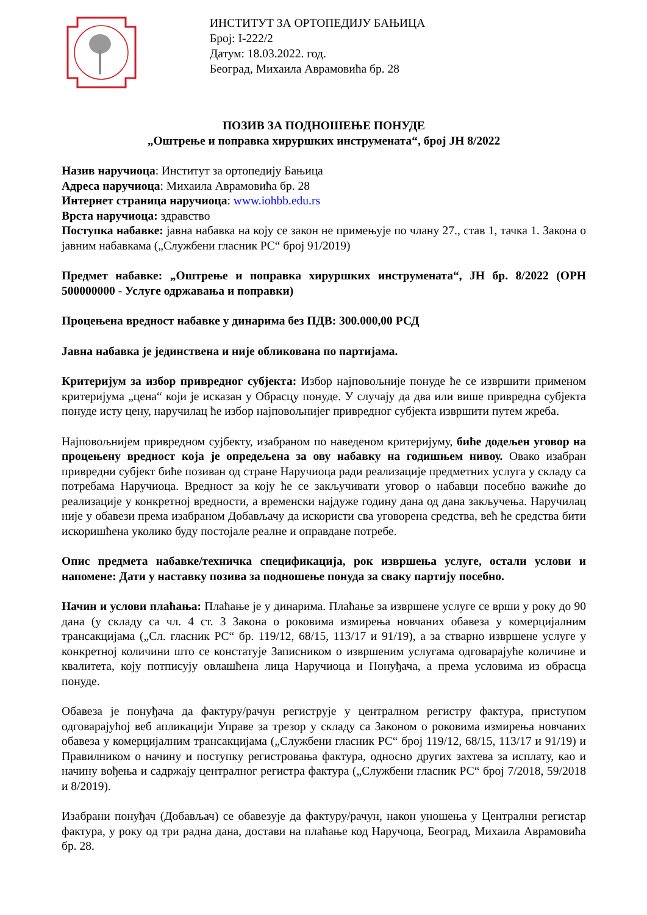ИНСТИТУТ ЗА ОРТОПЕДИЈУ БАЊИЦА
Број: I-222/2
Датум: 18.03.2022. год.
Београд, Михаила Аврамовића бр. 28
ПОЗИВ ЗА ПОДНОШЕЊЕ ПОНУДЕ
„Оштрење и поправка хируршких инструмената“, број ЈН 8/2022
Назив наручиоца: Институт за ортопедију Бањица
Адреса наручиоца: Михаила Аврамовића бр. 28
Интернет страница наручиоца: www.iohbb.edu.rs
Врста наручиоца: здравство
Поступка набавке: јавна набавка на коју се закон не примењује по члану 27., став 1, тачка 1. Закона о јавним набавкама („Службени гласник РС“ број 91/2019)
Предмет набавке: „Оштрење и поправка хируршких инструмената“, ЈН бр. 8/2022 (ОРН 500000000 - Услуге одржавања и поправки)
Процењена вредност набавке у динарима без ПДВ: 300.000,00 РСД
Јавна набавка је јединствена и није обликована по партијама.
Критеријум за избор привредног субјекта: Избор најповољније понуде ће се извршити применом критеријума „цена“ који је исказан у Обрасцу понуде. У случају да два или више привредна субјекта понуде исту цену, наручилац ће избор најповољнијег привредног субјекта извршити путем жреба.
Најповољнијем привредном сујбекту, изабраном по наведеном критеријуму, биће додељен уговор на процењену вредност која је опредељена за ову набавку на годишњем нивоу. Овако изабран привредни субјект биће позиван од стране Наручиоца ради реализације предметних услуга у складу са потребама Наручиоца. Вредност за коју ће се закључивати уговор о набавци посебно важиће до реализације у конкретној вредности, а временски најдуже годину дана од дана закључења. Наручилац није у обавези према изабраном Добављачу да искористи сва уговорена средства, већ ће средства бити искоришћена уколико буду постојале реалне и оправдане потребе.
Опис предмета набавке/техничка спецификација, рок извршења услуге, остали услови и напомене: Дати у наставку позива за подношење понуда за сваку партију посебно.
Начин и услови плаћања: Плаћање је у динарима. Плаћање за извршене услуге се врши у року до 90 дана (у складу са чл. 4 ст. 3 Закона о роковима измирења новчаних обавеза у комерцијалним трансакцијама („Сл. гласник РС“ бр. 119/12, 68/15, 113/17 и 91/19), а за стварно извршене услуге у конкретној количини што се констатује Записником о извршеним услугама одговарајуће количине и квалитета, коју потписују овлашћена лица Наручиоца и Понуђача, а према условима из обрасца понуде.
Обавеза је понуђача да фактуру/рачун региструје у централном регистру фактура, приступом одговарајућој веб апликацији Управе за трезор у складу са Законом о роковима измирења новчаних обавеза у комерцијалним трансакцијама („Службени гласник РС“ број 119/12, 68/15, 113/17 и 91/19) и Правилником о начину и поступку регистровања фактура, односно других захтева за исплату, као и начину вођења и садржају централног регистра фактура („Службени гласник РС“ број 7/2018, 59/2018 и 8/2019).
Изабрани понуђач (Добављач) се обавезује да фактуру/рачун, након уношења у Централни регистар фактура, у року од три радна дана, достави на плаћање код Наручоца, Београд, Михаила Аврамовића бр. 28.